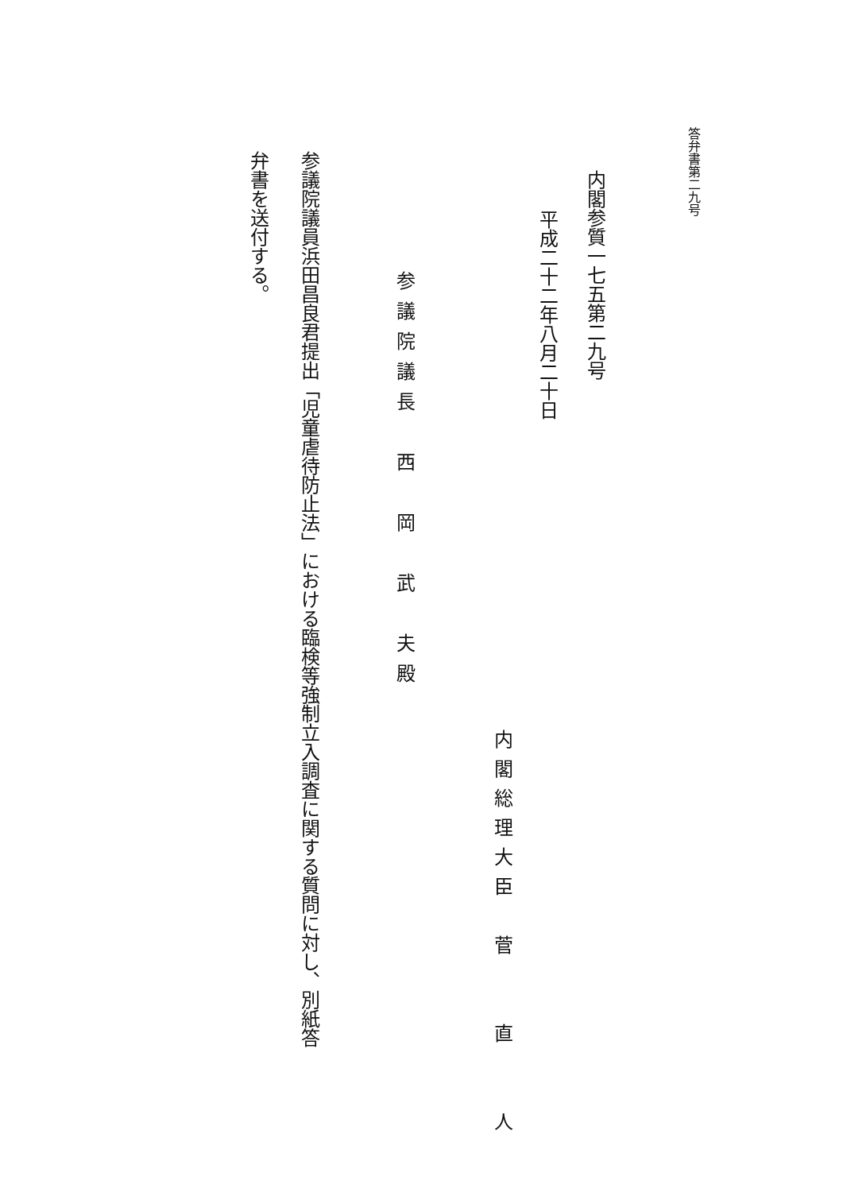答弁書第二九号
内閣参質一七五第二九号
平成二十二年八月二十日
内閣総理大臣　菅　　直　　人
参議院議長　西　岡　武　夫殿
参議院議員浜田昌良君提出「児童虐待防止法」における臨検等強制立入調査に関する質問に対し、別紙答
弁書を送付する。